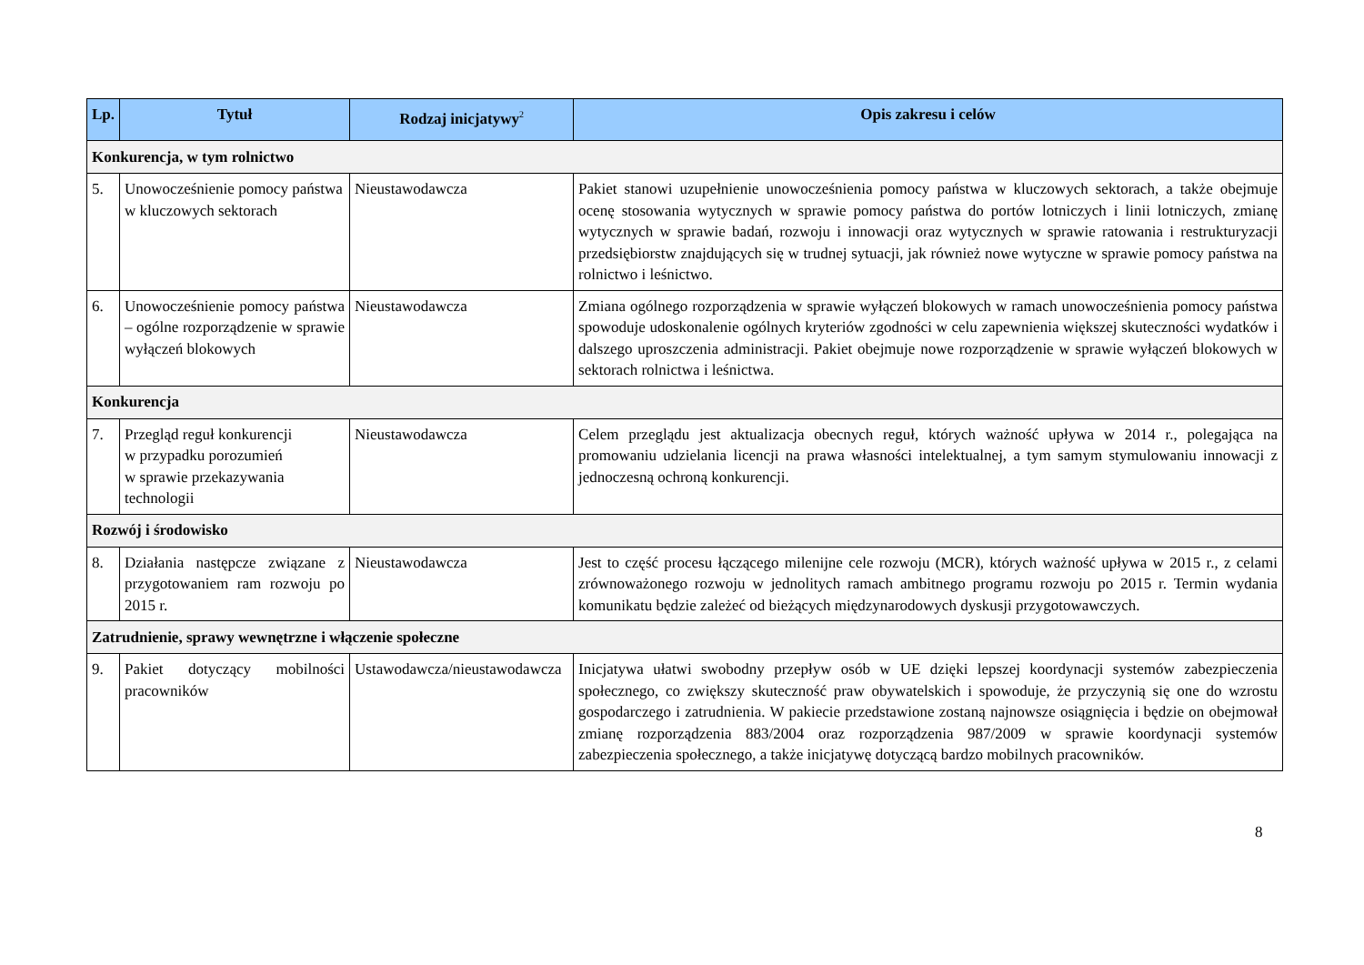| Lp. | Tytuł | Rodzaj inicjatywy<sup>2</sup> | Opis zakresu i celów |
| --- | --- | --- | --- |
| Konkurencja, w tym rolnictwo | | | |
| 5. | Unowocześnienie pomocy państwa w kluczowych sektorach | Nieustawodawcza | Pakiet stanowi uzupełnienie unowocześnienia pomocy państwa w kluczowych sektorach, a także obejmuje ocenę stosowania wytycznych w sprawie pomocy państwa do portów lotniczych i linii lotniczych, zmianę wytycznych w sprawie badań, rozwoju i innowacji oraz wytycznych w sprawie ratowania i restrukturyzacji przedsiębiorstw znajdujących się w trudnej sytuacji, jak również nowe wytyczne w sprawie pomocy państwa na rolnictwo i leśnictwo. |
| 6. | Unowocześnienie pomocy państwa – ogólne rozporządzenie w sprawie wyłączeń blokowych | Nieustawodawcza | Zmiana ogólnego rozporządzenia w sprawie wyłączeń blokowych w ramach unowocześnienia pomocy państwa spowoduje udoskonalenie ogólnych kryteriów zgodności w celu zapewnienia większej skuteczności wydatków i dalszego uproszczenia administracji. Pakiet obejmuje nowe rozporządzenie w sprawie wyłączeń blokowych w sektorach rolnictwa i leśnictwa. |
| Konkurencja | | | |
| 7. | Przegląd reguł konkurencji w przypadku porozumień w sprawie przekazywania technologii | Nieustawodawcza | Celem przeglądu jest aktualizacja obecnych reguł, których ważność upływa w 2014 r., polegająca na promowaniu udzielania licencji na prawa własności intelektualnej, a tym samym stymulowaniu innowacji z jednoczesną ochroną konkurencji. |
| Rozwój i środowisko | | | |
| 8. | Działania następcze związane z przygotowaniem ram rozwoju po 2015 r. | Nieustawodawcza | Jest to część procesu łączącego milenijne cele rozwoju (MCR), których ważność upływa w 2015 r., z celami zrównoważonego rozwoju w jednolitych ramach ambitnego programu rozwoju po 2015 r. Termin wydania komunikatu będzie zależeć od bieżących międzynarodowych dyskusji przygotowawczych. |
| Zatrudnienie, sprawy wewnętrzne i włączenie społeczne | | | |
| 9. | Pakiet dotyczący mobilności pracowników | Ustawodawcza/nieustawodawcza | Inicjatywa ułatwi swobodny przepływ osób w UE dzięki lepszej koordynacji systemów zabezpieczenia społecznego, co zwiększy skuteczność praw obywatelskich i spowoduje, że przyczynią się one do wzrostu gospodarczego i zatrudnienia. W pakiecie przedstawione zostaną najnowsze osiągnięcia i będzie on obejmował zmianę rozporządzenia 883/2004 oraz rozporządzenia 987/2009 w sprawie koordynacji systemów zabezpieczenia społecznego, a także inicjatywę dotyczącą bardzo mobilnych pracowników. |
8